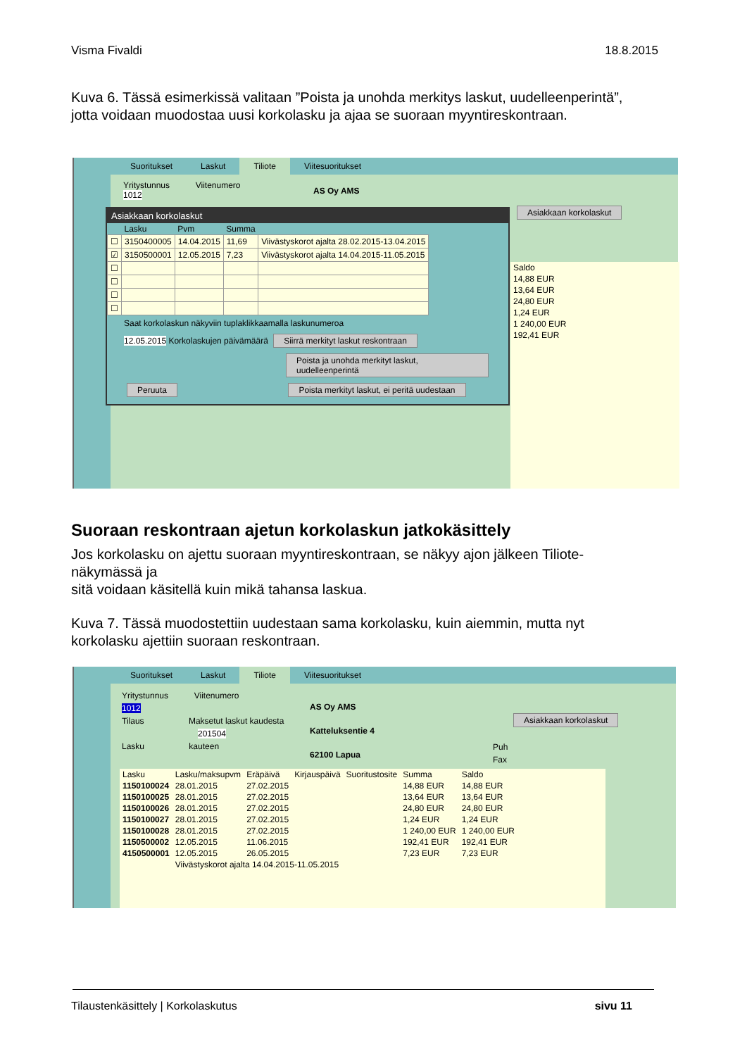Visma Fivaldi 18.8.2015
Kuva 6. Tässä esimerkissä valitaan ”Poista ja unohda merkitys laskut, uudelleenperintä”, jotta voidaan muodostaa uusi korkolasku ja ajaa se suoraan myyntireskontraan.
Suoritukset Laskut Tiliote Viitesuoritukset
Yritystunnus Viitenumero
1012
AS Oy AMS
Asiakkaan korkolaskut
| Saldo |
| --- |
| 14,88 EUR |
| 13,64 EUR |
| 24,80 EUR |
| 1,24 EUR |
| 1 240,00 EUR |
| 192,41 EUR |
Asiakkaan korkolaskut
| | Lasku | Pvm | Summa | |
| --- | --- | --- | --- | --- |
| ☐ | 3150400005 | 14.04.2015 | 11,69 | Viivästyskorot ajalta 28.02.2015-13.04.2015 |
| ☑ | 3150500001 | 12.05.2015 | 7,23 | Viivästyskorot ajalta 14.04.2015-11.05.2015 |
| ☐ | | | | |
| ☐ | | | | |
| ☐ | | | | |
| ☐ | | | | |
Saat korkolaskun näkyviin tuplaklikkaamalla laskunumeroa
12.05.2015 Korkolaskujen päivämäärä Siirrä merkityt laskut reskontraan
Poista ja unohda merkityt laskut, uudelleenperintä
Peruuta Poista merkityt laskut, ei peritä uudestaan
Suoraan reskontraan ajetun korkolaskun jatkokäsittely
Jos korkolasku on ajettu suoraan myyntireskontraan, se näkyy ajon jälkeen Tiliote-näkymässä ja
sitä voidaan käsitellä kuin mikä tahansa laskua.
Kuva 7. Tässä muodostettiin uudestaan sama korkolasku, kuin aiemmin, mutta nyt korkolasku ajettiin suoraan reskontraan.
Suoritukset Laskut Tiliote Viitesuoritukset
Yritystunnus Viitenumero
1012
Tilaus Maksetut laskut kaudesta
201504
Lasku kauteen
AS Oy AMS
Katteluksentie 4
62100 Lapua
Asiakkaan korkolaskut
Puh
Fax
| Lasku | Lasku/maksupvm | Eräpäivä | Kirjauspäivä | Suoritustosite | Summa | Saldo |
| --- | --- | --- | --- | --- | --- | --- |
| 1150100024 | 28.01.2015 | 27.02.2015 | | | 14,88 EUR | 14,88 EUR |
| 1150100025 | 28.01.2015 | 27.02.2015 | | | 13,64 EUR | 13,64 EUR |
| 1150100026 | 28.01.2015 | 27.02.2015 | | | 24,80 EUR | 24,80 EUR |
| 1150100027 | 28.01.2015 | 27.02.2015 | | | 1,24 EUR | 1,24 EUR |
| 1150100028 | 28.01.2015 | 27.02.2015 | | | 1 240,00 EUR | 1 240,00 EUR |
| 1150500002 | 12.05.2015 | 11.06.2015 | | | 192,41 EUR | 192,41 EUR |
| 4150500001 | 12.05.2015 | 26.05.2015 | | | 7,23 EUR | 7,23 EUR |
| | Viivästyskorot ajalta 14.04.2015-11.05.2015 | | | | | |
Tilaustenkäsittely | Korkolaskutus sivu 11